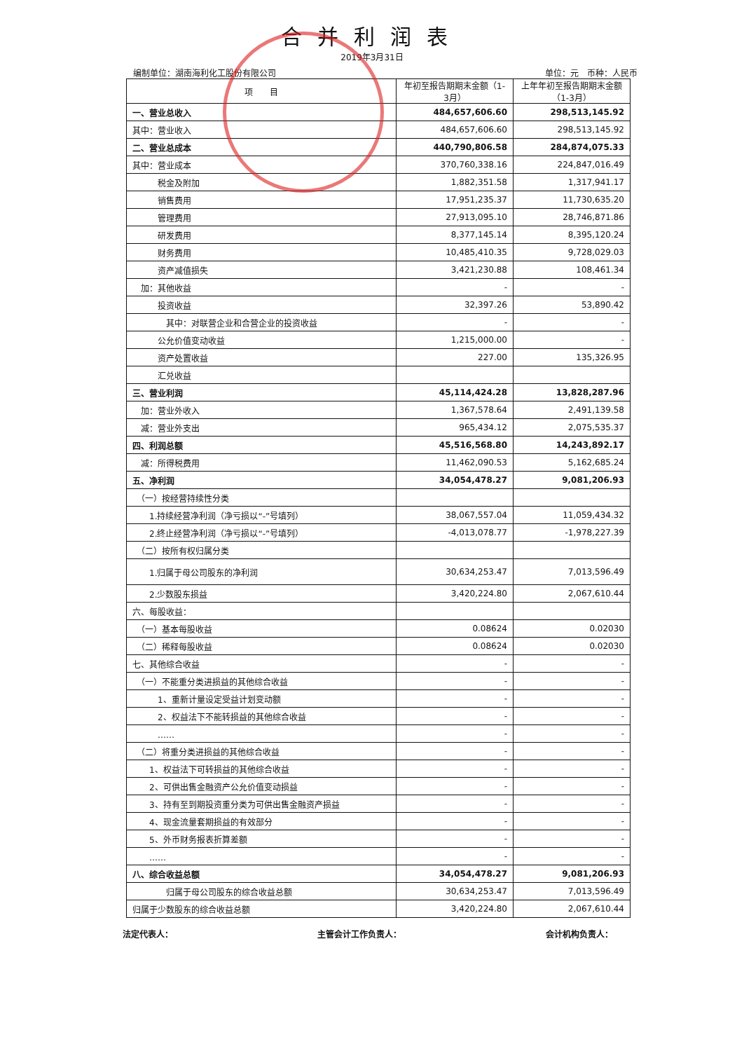合并利润表
2019年3月31日
编制单位：湖南海利化工股份有限公司 单位：元　币种：人民币
| 项 目 | 年初至报告期期末金额（1-3月） | 上年年初至报告期期末金额（1-3月） |
| --- | --- | --- |
| 一、营业总收入 | 484,657,606.60 | 298,513,145.92 |
| 其中：营业收入 | 484,657,606.60 | 298,513,145.92 |
| 二、营业总成本 | 440,790,806.58 | 284,874,075.33 |
| 其中：营业成本 | 370,760,338.16 | 224,847,016.49 |
| 税金及附加 | 1,882,351.58 | 1,317,941.17 |
| 销售费用 | 17,951,235.37 | 11,730,635.20 |
| 管理费用 | 27,913,095.10 | 28,746,871.86 |
| 研发费用 | 8,377,145.14 | 8,395,120.24 |
| 财务费用 | 10,485,410.35 | 9,728,029.03 |
| 资产减值损失 | 3,421,230.88 | 108,461.34 |
| 加：其他收益 | - | - |
| 投资收益 | 32,397.26 | 53,890.42 |
| 其中：对联营企业和合营企业的投资收益 | - | - |
| 公允价值变动收益 | 1,215,000.00 | - |
| 资产处置收益 | 227.00 | 135,326.95 |
| 汇兑收益 | | |
| 三、营业利润 | 45,114,424.28 | 13,828,287.96 |
| 加：营业外收入 | 1,367,578.64 | 2,491,139.58 |
| 减：营业外支出 | 965,434.12 | 2,075,535.37 |
| 四、利润总额 | 45,516,568.80 | 14,243,892.17 |
| 减：所得税费用 | 11,462,090.53 | 5,162,685.24 |
| 五、净利润 | 34,054,478.27 | 9,081,206.93 |
| （一）按经营持续性分类 | | |
| 1.持续经营净利润（净亏损以“-”号填列） | 38,067,557.04 | 11,059,434.32 |
| 2.终止经营净利润（净亏损以“-”号填列） | -4,013,078.77 | -1,978,227.39 |
| （二）按所有权归属分类 | | |
| 1.归属于母公司股东的净利润 | 30,634,253.47 | 7,013,596.49 |
| 2.少数股东损益 | 3,420,224.80 | 2,067,610.44 |
| 六、每股收益： | | |
| （一）基本每股收益 | 0.08624 | 0.02030 |
| （二）稀释每股收益 | 0.08624 | 0.02030 |
| 七、其他综合收益 | - | - |
| （一）不能重分类进损益的其他综合收益 | - | - |
| 1、重新计量设定受益计划变动额 | - | - |
| 2、权益法下不能转损益的其他综合收益 | - | - |
| …… | - | - |
| （二）将重分类进损益的其他综合收益 | - | - |
| 1、权益法下可转损益的其他综合收益 | - | - |
| 2、可供出售金融资产公允价值变动损益 | - | - |
| 3、持有至到期投资重分类为可供出售金融资产损益 | - | - |
| 4、现金流量套期损益的有效部分 | - | - |
| 5、外币财务报表折算差额 | - | - |
| …… | - | - |
| 八、综合收益总额 | 34,054,478.27 | 9,081,206.93 |
| 归属于母公司股东的综合收益总额 | 30,634,253.47 | 7,013,596.49 |
| 归属于少数股东的综合收益总额 | 3,420,224.80 | 2,067,610.44 |
法定代表人： 主管会计工作负责人： 会计机构负责人：